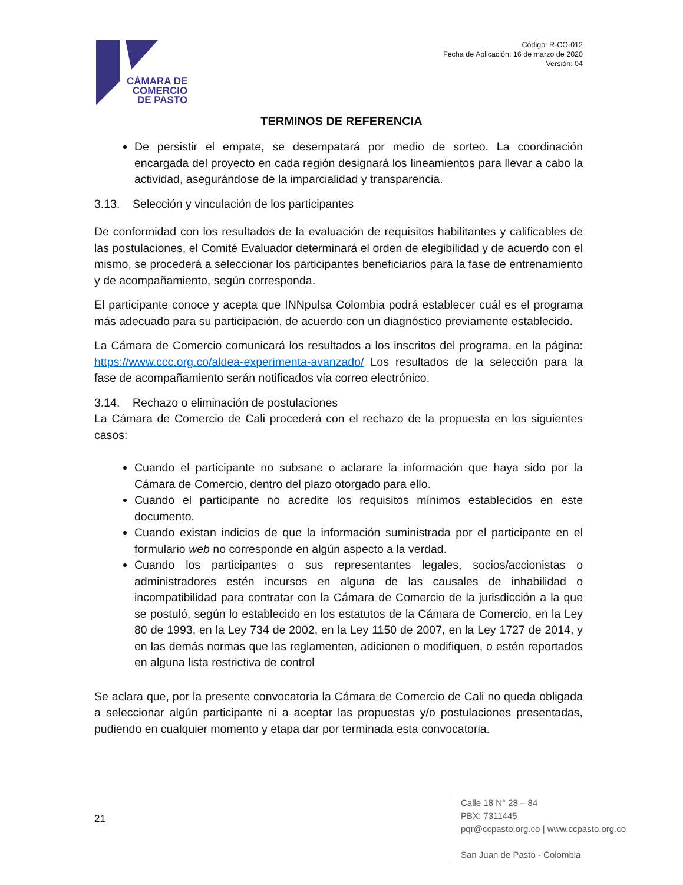CÁMARA DE
COMERCIO
DE PASTO
Código: R-CO-012
Fecha de Aplicación: 16 de marzo de 2020
Versión: 04
TERMINOS DE REFERENCIA
De persistir el empate, se desempatará por medio de sorteo. La coordinación encargada del proyecto en cada región designará los lineamientos para llevar a cabo la actividad, asegurándose de la imparcialidad y transparencia.
3.13. Selección y vinculación de los participantes
De conformidad con los resultados de la evaluación de requisitos habilitantes y calificables de las postulaciones, el Comité Evaluador determinará el orden de elegibilidad y de acuerdo con el mismo, se procederá a seleccionar los participantes beneficiarios para la fase de entrenamiento y de acompañamiento, según corresponda.
El participante conoce y acepta que INNpulsa Colombia podrá establecer cuál es el programa más adecuado para su participación, de acuerdo con un diagnóstico previamente establecido.
La Cámara de Comercio comunicará los resultados a los inscritos del programa, en la página: https://www.ccc.org.co/aldea-experimenta-avanzado/ Los resultados de la selección para la fase de acompañamiento serán notificados vía correo electrónico.
3.14. Rechazo o eliminación de postulaciones
La Cámara de Comercio de Cali procederá con el rechazo de la propuesta en los siguientes casos:
Cuando el participante no subsane o aclarare la información que haya sido por la Cámara de Comercio, dentro del plazo otorgado para ello.
Cuando el participante no acredite los requisitos mínimos establecidos en este documento.
Cuando existan indicios de que la información suministrada por el participante en el formulario web no corresponde en algún aspecto a la verdad.
Cuando los participantes o sus representantes legales, socios/accionistas o administradores estén incursos en alguna de las causales de inhabilidad o incompatibilidad para contratar con la Cámara de Comercio de la jurisdicción a la que se postuló, según lo establecido en los estatutos de la Cámara de Comercio, en la Ley 80 de 1993, en la Ley 734 de 2002, en la Ley 1150 de 2007, en la Ley 1727 de 2014, y en las demás normas que las reglamenten, adicionen o modifiquen, o estén reportados en alguna lista restrictiva de control
Se aclara que, por la presente convocatoria la Cámara de Comercio de Cali no queda obligada a seleccionar algún participante ni a aceptar las propuestas y/o postulaciones presentadas, pudiendo en cualquier momento y etapa dar por terminada esta convocatoria.
21
Calle 18 N° 28 – 84
PBX: 7311445
pqr@ccpasto.org.co | www.ccpasto.org.co
San Juan de Pasto - Colombia